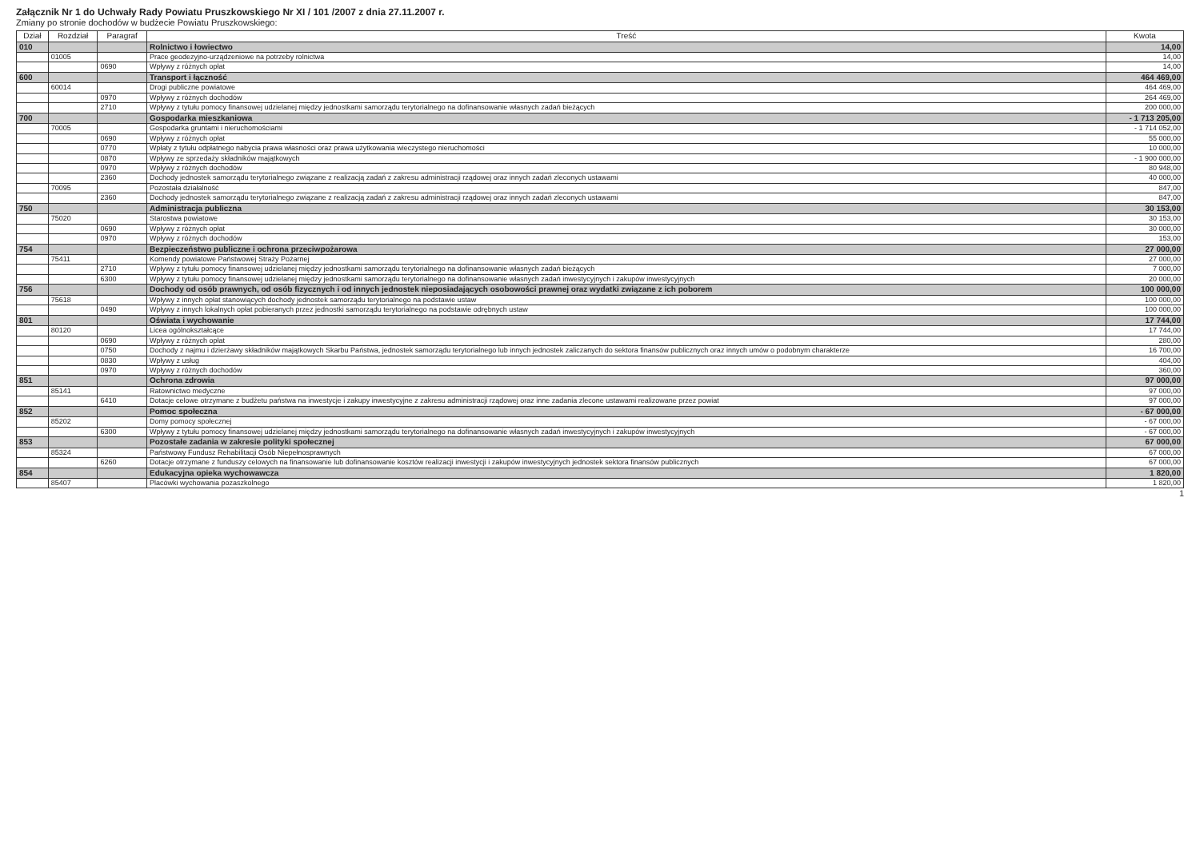Załącznik Nr 1 do Uchwały Rady Powiatu Pruszkowskiego Nr XI / 101 /2007 z dnia 27.11.2007 r.
Zmiany po stronie dochodów w budżecie Powiatu Pruszkowskiego:
| Dział | Rozdział | Paragraf | Treść | Kwota |
| --- | --- | --- | --- | --- |
| 010 | | | Rolnictwo i łowiectwo | 14,00 |
| | 01005 | | Prace geodezyjno-urządzeniowe na potrzeby rolnictwa | 14,00 |
| | | 0690 | Wpływy z różnych opłat | 14,00 |
| 600 | | | Transport i łączność | 464 469,00 |
| | 60014 | | Drogi publiczne powiatowe | 464 469,00 |
| | | 0970 | Wpływy z różnych dochodów | 264 469,00 |
| | | 2710 | Wpływy z tytułu pomocy finansowej udzielanej między jednostkami samorządu terytorialnego na dofinansowanie własnych zadań bieżących | 200 000,00 |
| 700 | | | Gospodarka mieszkaniowa | - 1 713 205,00 |
| | 70005 | | Gospodarka gruntami i nieruchomościami | - 1 714 052,00 |
| | | 0690 | Wpływy z różnych opłat | 55 000,00 |
| | | 0770 | Wpłaty z tytułu odpłatnego nabycia prawa własności oraz prawa użytkowania wieczystego nieruchomości | 10 000,00 |
| | | 0870 | Wpływy ze sprzedaży składników majątkowych | - 1 900 000,00 |
| | | 0970 | Wpływy z różnych dochodów | 80 948,00 |
| | | 2360 | Dochody jednostek samorządu terytorialnego związane z realizacją zadań z zakresu administracji rządowej oraz innych zadań zleconych ustawami | 40 000,00 |
| | 70095 | | Pozostała działalność | 847,00 |
| | | 2360 | Dochody jednostek samorządu terytorialnego związane z realizacją zadań z zakresu administracji rządowej oraz innych zadań zleconych ustawami | 847,00 |
| 750 | | | Administracja publiczna | 30 153,00 |
| | 75020 | | Starostwa powiatowe | 30 153,00 |
| | | 0690 | Wpływy z różnych opłat | 30 000,00 |
| | | 0970 | Wpływy z różnych dochodów | 153,00 |
| 754 | | | Bezpieczeństwo publiczne i ochrona przeciwpożarowa | 27 000,00 |
| | 75411 | | Komendy powiatowe Państwowej Straży Pożarnej | 27 000,00 |
| | | 2710 | Wpływy z tytułu pomocy finansowej udzielanej między jednostkami samorządu terytorialnego na dofinansowanie własnych zadań bieżących | 7 000,00 |
| | | 6300 | Wpływy z tytułu pomocy finansowej udzielanej między jednostkami samorządu terytorialnego na dofinansowanie własnych zadań inwestycyjnych i zakupów inwestycyjnych | 20 000,00 |
| 756 | | | Dochody od osób prawnych, od osób fizycznych i od innych jednostek nieposiadających osobowości prawnej oraz wydatki związane z ich poborem | 100 000,00 |
| | 75618 | | Wpływy z innych opłat stanowiących dochody jednostek samorządu terytorialnego na podstawie ustaw | 100 000,00 |
| | | 0490 | Wpływy z innych lokalnych opłat pobieranych przez jednostki samorządu terytorialnego na podstawie odrębnych ustaw | 100 000,00 |
| 801 | | | Oświata i wychowanie | 17 744,00 |
| | 80120 | | Licea ogólnokształcące | 17 744,00 |
| | | 0690 | Wpływy z różnych opłat | 280,00 |
| | | 0750 | Dochody z najmu i dzierżawy składników majątkowych Skarbu Państwa, jednostek samorządu terytorialnego lub innych jednostek zaliczanych do sektora finansów publicznych oraz innych umów o podobnym charakterze | 16 700,00 |
| | | 0830 | Wpływy z usług | 404,00 |
| | | 0970 | Wpływy z różnych dochodów | 360,00 |
| 851 | | | Ochrona zdrowia | 97 000,00 |
| | 85141 | | Ratownictwo medyczne | 97 000,00 |
| | | 6410 | Dotacje celowe otrzymane z budżetu państwa na inwestycje i zakupy inwestycyjne z zakresu administracji rządowej oraz inne zadania zlecone ustawami realizowane przez powiat | 97 000,00 |
| 852 | | | Pomoc społeczna | - 67 000,00 |
| | 85202 | | Domy pomocy społecznej | - 67 000,00 |
| | | 6300 | Wpływy z tytułu pomocy finansowej udzielanej między jednostkami samorządu terytorialnego na dofinansowanie własnych zadań inwestycyjnych i zakupów inwestycyjnych | - 67 000,00 |
| 853 | | | Pozostałe zadania w zakresie polityki społecznej | 67 000,00 |
| | 85324 | | Państwowy Fundusz Rehabilitacji Osób Niepełnosprawnych | 67 000,00 |
| | | 6260 | Dotacje otrzymane z funduszy celowych na finansowanie lub dofinansowanie kosztów realizacji inwestycji i zakupów inwestycyjnych jednostek sektora finansów publicznych | 67 000,00 |
| 854 | | | Edukacyjna opieka wychowawcza | 1 820,00 |
| | 85407 | | Placówki wychowania pozaszkolnego | 1 820,00 |
1